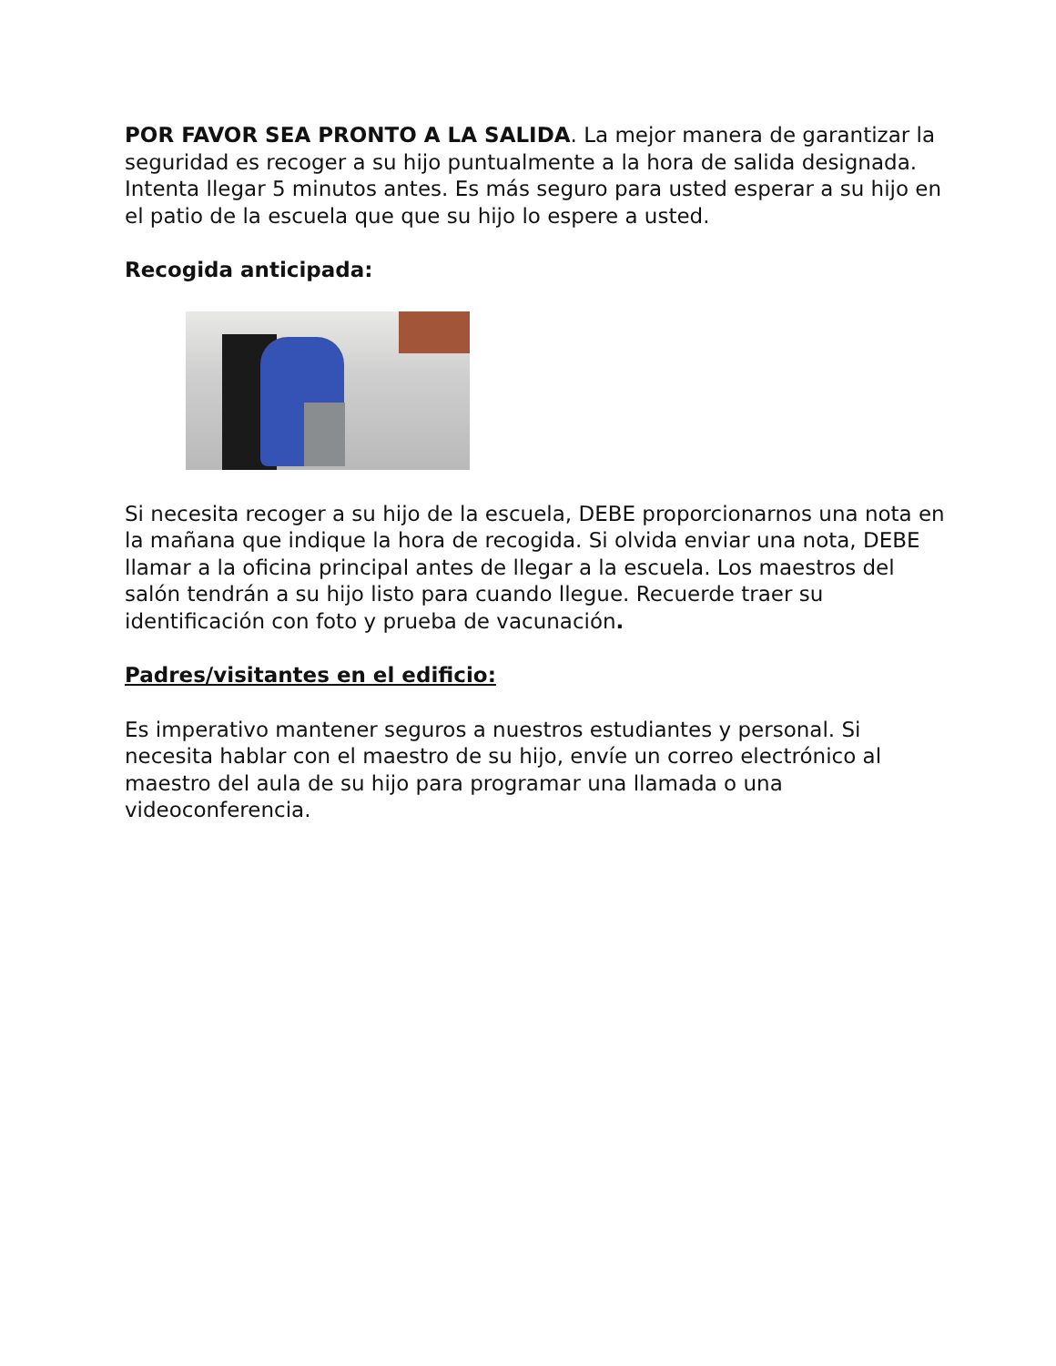POR FAVOR SEA PRONTO A LA SALIDA. La mejor manera de garantizar la seguridad es recoger a su hijo puntualmente a la hora de salida designada. Intenta llegar 5 minutos antes. Es más seguro para usted esperar a su hijo en el patio de la escuela que que su hijo lo espere a usted.
Recogida anticipada:
Si necesita recoger a su hijo de la escuela, DEBE proporcionarnos una nota en la mañana que indique la hora de recogida. Si olvida enviar una nota, DEBE llamar a la oficina principal antes de llegar a la escuela. Los maestros del salón tendrán a su hijo listo para cuando llegue. Recuerde traer su identificación con foto y prueba de vacunación.
Padres/visitantes en el edificio:
Es imperativo mantener seguros a nuestros estudiantes y personal. Si necesita hablar con el maestro de su hijo, envíe un correo electrónico al maestro del aula de su hijo para programar una llamada o una videoconferencia.